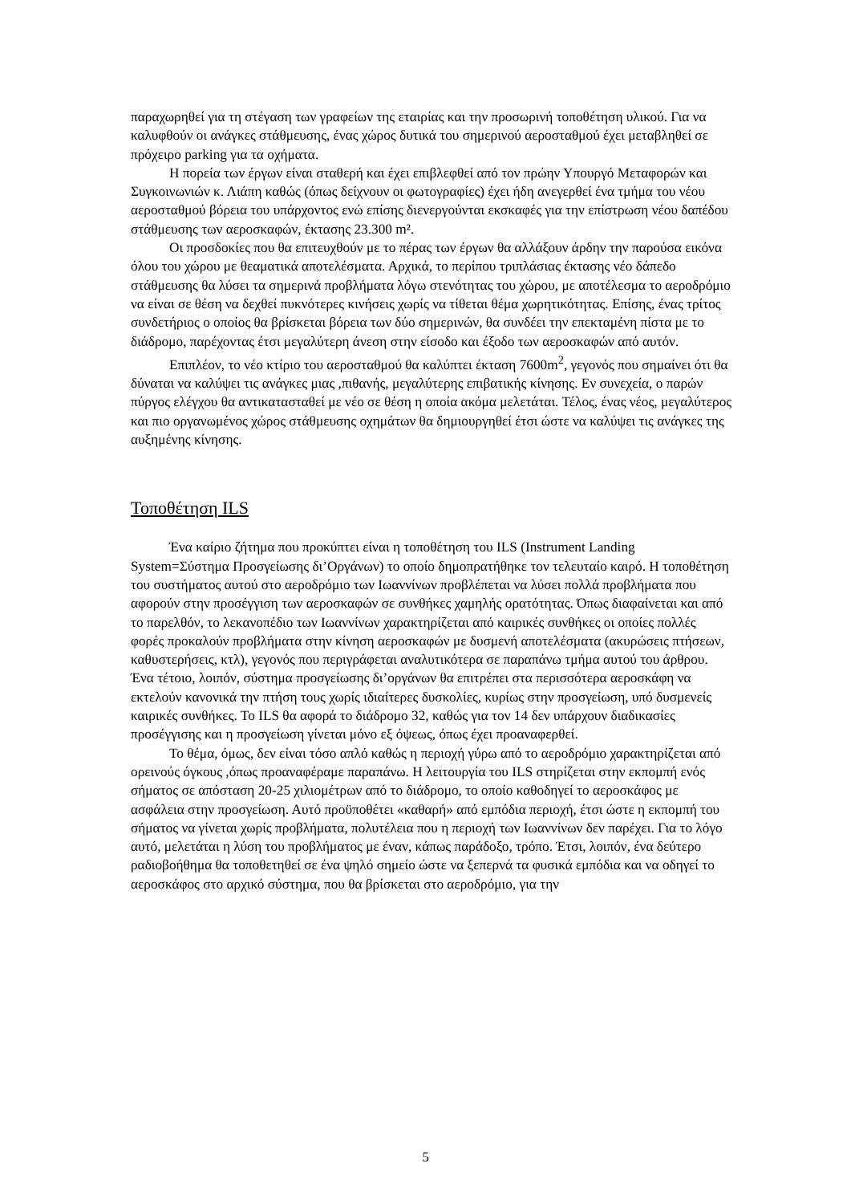παραχωρηθεί για τη στέγαση των γραφείων της εταιρίας και την προσωρινή τοποθέτηση υλικού. Για να καλυφθούν οι ανάγκες στάθμευσης, ένας χώρος δυτικά του σημερινού αεροσταθμού έχει μεταβληθεί σε πρόχειρο parking για τα οχήματα.
Η πορεία των έργων είναι σταθερή και έχει επιβλεφθεί από τον πρώην Υπουργό Μεταφορών και Συγκοινωνιών κ. Λιάπη καθώς (όπως δείχνουν οι φωτογραφίες) έχει ήδη ανεγερθεί ένα τμήμα του νέου αεροσταθμού βόρεια του υπάρχοντος ενώ επίσης διενεργούνται εκσκαφές για την επίστρωση νέου δαπέδου στάθμευσης των αεροσκαφών, έκτασης 23.300 m².
Οι προσδοκίες που θα επιτευχθούν με το πέρας των έργων θα αλλάξουν άρδην την παρούσα εικόνα όλου του χώρου με θεαματικά αποτελέσματα. Αρχικά, το περίπου τριπλάσιας έκτασης νέο δάπεδο στάθμευσης θα λύσει τα σημερινά προβλήματα λόγω στενότητας του χώρου, με αποτέλεσμα το αεροδρόμιο να είναι σε θέση να δεχθεί πυκνότερες κινήσεις χωρίς να τίθεται θέμα χωρητικότητας. Επίσης, ένας τρίτος συνδετήριος ο οποίος θα βρίσκεται βόρεια των δύο σημερινών, θα συνδέει την επεκταμένη πίστα με το διάδρομο, παρέχοντας έτσι μεγαλύτερη άνεση στην είσοδο και έξοδο των αεροσκαφών από αυτόν.
Επιπλέον, το νέο κτίριο του αεροσταθμού θα καλύπτει έκταση 7600m<sup>2</sup>, γεγονός που σημαίνει ότι θα δύναται να καλύψει τις ανάγκες μιας ,πιθανής, μεγαλύτερης επιβατικής κίνησης. Εν συνεχεία, ο παρών πύργος ελέγχου θα αντικατασταθεί με νέο σε θέση η οποία ακόμα μελετάται. Τέλος, ένας νέος, μεγαλύτερος και πιο οργανωμένος χώρος στάθμευσης οχημάτων θα δημιουργηθεί έτσι ώστε να καλύψει τις ανάγκες της αυξημένης κίνησης.
Τοποθέτηση ILS
Ένα καίριο ζήτημα που προκύπτει είναι η τοποθέτηση του ILS (Instrument Landing System=Σύστημα Προσγείωσης δι’Οργάνων) το οποίο δημοπρατήθηκε τον τελευταίο καιρό. Η τοποθέτηση του συστήματος αυτού στο αεροδρόμιο των Ιωαννίνων προβλέπεται να λύσει πολλά προβλήματα που αφορούν στην προσέγγιση των αεροσκαφών σε συνθήκες χαμηλής ορατότητας. Όπως διαφαίνεται και από το παρελθόν, το λεκανοπέδιο των Ιωαννίνων χαρακτηρίζεται από καιρικές συνθήκες οι οποίες πολλές φορές προκαλούν προβλήματα στην κίνηση αεροσκαφών με δυσμενή αποτελέσματα (ακυρώσεις πτήσεων, καθυστερήσεις, κτλ), γεγονός που περιγράφεται αναλυτικότερα σε παραπάνω τμήμα αυτού του άρθρου. Ένα τέτοιο, λοιπόν, σύστημα προσγείωσης δι’οργάνων θα επιτρέπει στα περισσότερα αεροσκάφη να εκτελούν κανονικά την πτήση τους χωρίς ιδιαίτερες δυσκολίες, κυρίως στην προσγείωση, υπό δυσμενείς καιρικές συνθήκες. Το ILS θα αφορά το διάδρομο 32, καθώς για τον 14 δεν υπάρχουν διαδικασίες προσέγγισης και η προσγείωση γίνεται μόνο εξ όψεως, όπως έχει προαναφερθεί.
Το θέμα, όμως, δεν είναι τόσο απλό καθώς η περιοχή γύρω από το αεροδρόμιο χαρακτηρίζεται από ορεινούς όγκους ,όπως προαναφέραμε παραπάνω. Η λειτουργία του ILS στηρίζεται στην εκπομπή ενός σήματος σε απόσταση 20-25 χιλιομέτρων από το διάδρομο, το οποίο καθοδηγεί το αεροσκάφος με ασφάλεια στην προσγείωση. Αυτό προϋποθέτει «καθαρή» από εμπόδια περιοχή, έτσι ώστε η εκπομπή του σήματος να γίνεται χωρίς προβλήματα, πολυτέλεια που η περιοχή των Ιωαννίνων δεν παρέχει. Για το λόγο αυτό, μελετάται η λύση του προβλήματος με έναν, κάπως παράδοξο, τρόπο. Έτσι, λοιπόν, ένα δεύτερο ραδιοβοήθημα θα τοποθετηθεί σε ένα ψηλό σημείο ώστε να ξεπερνά τα φυσικά εμπόδια και να οδηγεί το αεροσκάφος στο αρχικό σύστημα, που θα βρίσκεται στο αεροδρόμιο, για την
5